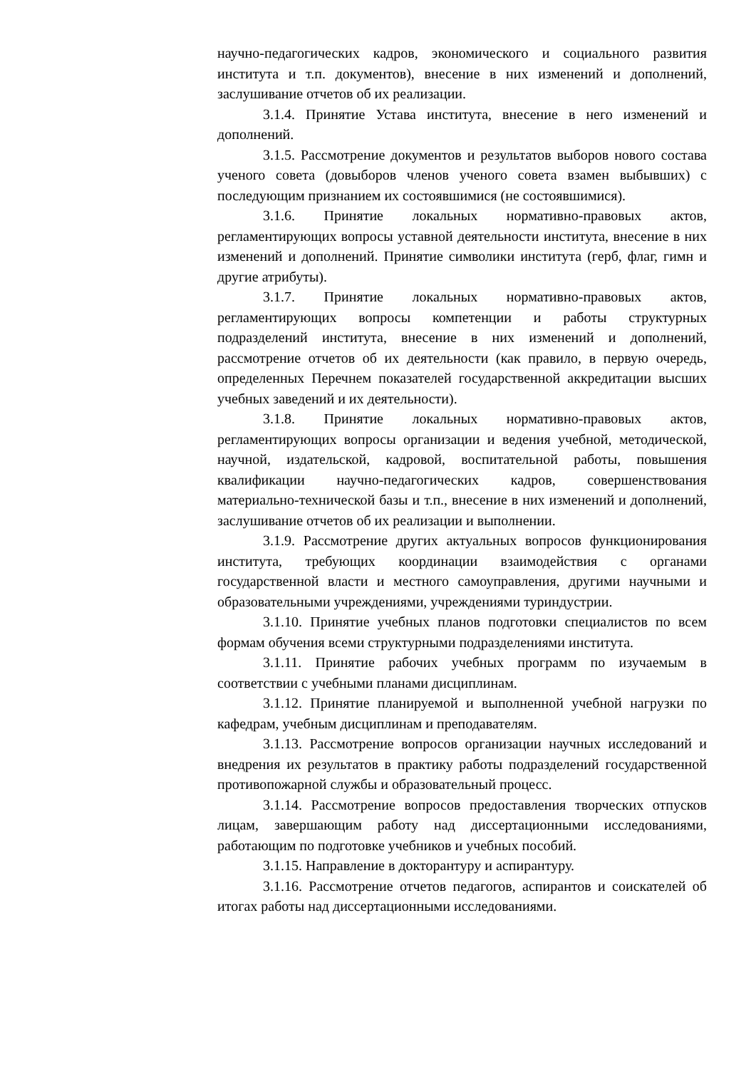научно-педагогических кадров, экономического и социального развития института и т.п. документов), внесение в них изменений и дополнений, заслушивание отчетов об их реализации.
3.1.4. Принятие Устава института, внесение в него изменений и дополнений.
3.1.5. Рассмотрение документов и результатов выборов нового состава ученого совета (довыборов членов ученого совета взамен выбывших) с последующим признанием их состоявшимися (не состоявшимися).
3.1.6. Принятие локальных нормативно-правовых актов, регламентирующих вопросы уставной деятельности института, внесение в них изменений и дополнений. Принятие символики института (герб, флаг, гимн и другие атрибуты).
3.1.7. Принятие локальных нормативно-правовых актов, регламентирующих вопросы компетенции и работы структурных подразделений института, внесение в них изменений и дополнений, рассмотрение отчетов об их деятельности (как правило, в первую очередь, определенных Перечнем показателей государственной аккредитации высших учебных заведений и их деятельности).
3.1.8. Принятие локальных нормативно-правовых актов, регламентирующих вопросы организации и ведения учебной, методической, научной, издательской, кадровой, воспитательной работы, повышения квалификации научно-педагогических кадров, совершенствования материально-технической базы и т.п., внесение в них изменений и дополнений, заслушивание отчетов об их реализации и выполнении.
3.1.9. Рассмотрение других актуальных вопросов функционирования института, требующих координации взаимодействия с органами государственной власти и местного самоуправления, другими научными и образовательными учреждениями, учреждениями туриндустрии.
3.1.10. Принятие учебных планов подготовки специалистов по всем формам обучения всеми структурными подразделениями института.
3.1.11. Принятие рабочих учебных программ по изучаемым в соответствии с учебными планами дисциплинам.
3.1.12. Принятие планируемой и выполненной учебной нагрузки по кафедрам, учебным дисциплинам и преподавателям.
3.1.13. Рассмотрение вопросов организации научных исследований и внедрения их результатов в практику работы подразделений государственной противопожарной службы и образовательный процесс.
3.1.14. Рассмотрение вопросов предоставления творческих отпусков лицам, завершающим работу над диссертационными исследованиями, работающим по подготовке учебников и учебных пособий.
3.1.15. Направление в докторантуру и аспирантуру.
3.1.16. Рассмотрение отчетов педагогов, аспирантов и соискателей об итогах работы над диссертационными исследованиями.